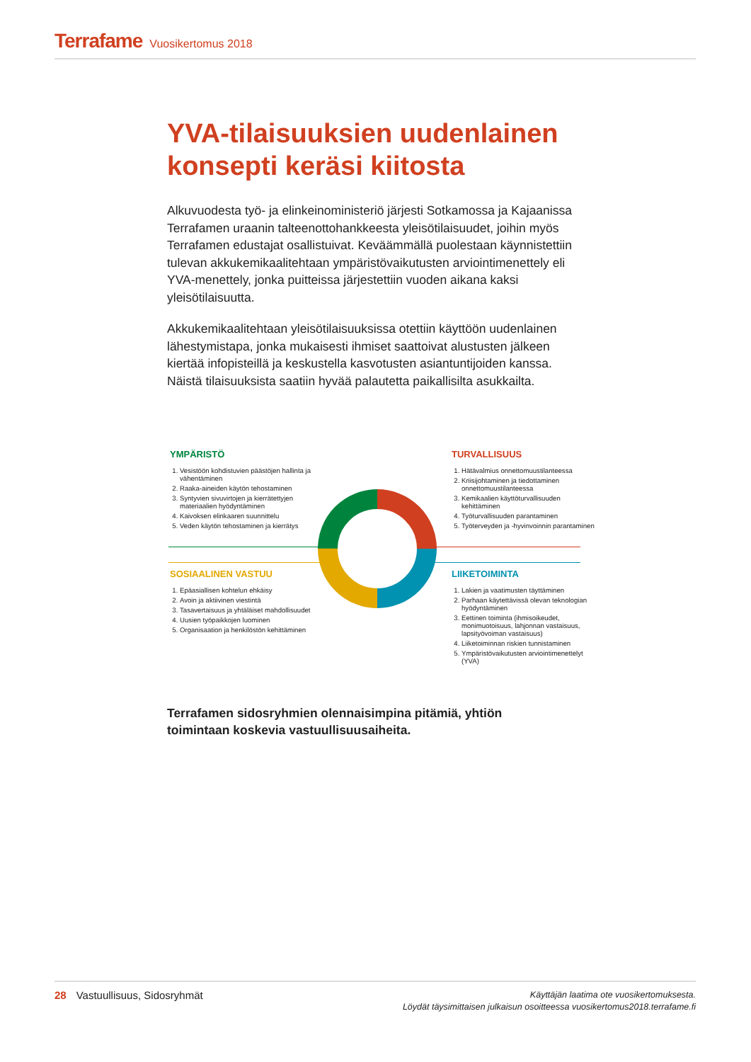Terrafame Vuosikertomus 2018
YVA-tilaisuuksien uudenlainen konsepti keräsi kiitosta
Alkuvuodesta työ- ja elinkeinoministeriö järjesti Sotkamossa ja Kajaanissa Terrafamen uraanin talteenottohankkeesta yleisötilaisuudet, joihin myös Terrafamen edustajat osallistuivat. Keväämmällä puolestaan käynnistettiin tulevan akkukemikaalitehtaan ympäristövaikutusten arviointimenettely eli YVA-menettely, jonka puitteissa järjestettiin vuoden aikana kaksi yleisötilaisuutta.
Akkukemikaalitehtaan yleisötilaisuuksissa otettiin käyttöön uudenlainen lähestymistapa, jonka mukaisesti ihmiset saattoivat alustusten jälkeen kiertää infopisteillä ja keskustella kasvotusten asiantuntijoiden kanssa. Näistä tilaisuuksista saatiin hyvää palautetta paikallisilta asukkailta.
YMPÄRISTÖ
1. Vesistöön kohdistuvien päästöjen hallinta ja vähentäminen
2. Raaka-aineiden käytön tehostaminen
3. Syntyvien sivuvirtojen ja kierrätettyjen materiaalien hyödyntäminen
4. Kaivoksen elinkaaren suunnittelu
5. Veden käytön tehostaminen ja kierrätys
TURVALLISUUS
1. Hätävalmius onnettomuustilanteessa
2. Kriisijohtaminen ja tiedottaminen onnettomuustilanteessa
3. Kemikaalien käyttöturvallisuuden kehittäminen
4. Työturvallisuuden parantaminen
5. Työterveyden ja -hyvinvoinnin parantaminen
SOSIAALINEN VASTUU
1. Epäasiallisen kohtelun ehkäisy
2. Avoin ja aktiivinen viestintä
3. Tasavertaisuus ja yhtäläiset mahdollisuudet
4. Uusien työpaikkojen luominen
5. Organisaation ja henkilöstön kehittäminen
LIIKETOIMINTA
1. Lakien ja vaatimusten täyttäminen
2. Parhaan käytettävissä olevan teknologian hyödyntäminen
3. Eettinen toiminta (ihmisoikeudet, monimuotoisuus, lahjonnan vastaisuus, lapsityövoiman vastaisuus)
4. Liiketoiminnan riskien tunnistaminen
5. Ympäristövaikutusten arviointimenettelyt (YVA)
Terrafamen sidosryhmien olennaisimpina pitämiä, yhtiön toimintaan koskevia vastuullisuusaiheita.
28 Vastuullisuus, Sidosryhmät
Käyttäjän laatima ote vuosikertomuksesta.
Löydät täysimittaisen julkaisun osoitteessa vuosikertomus2018.terrafame.fi